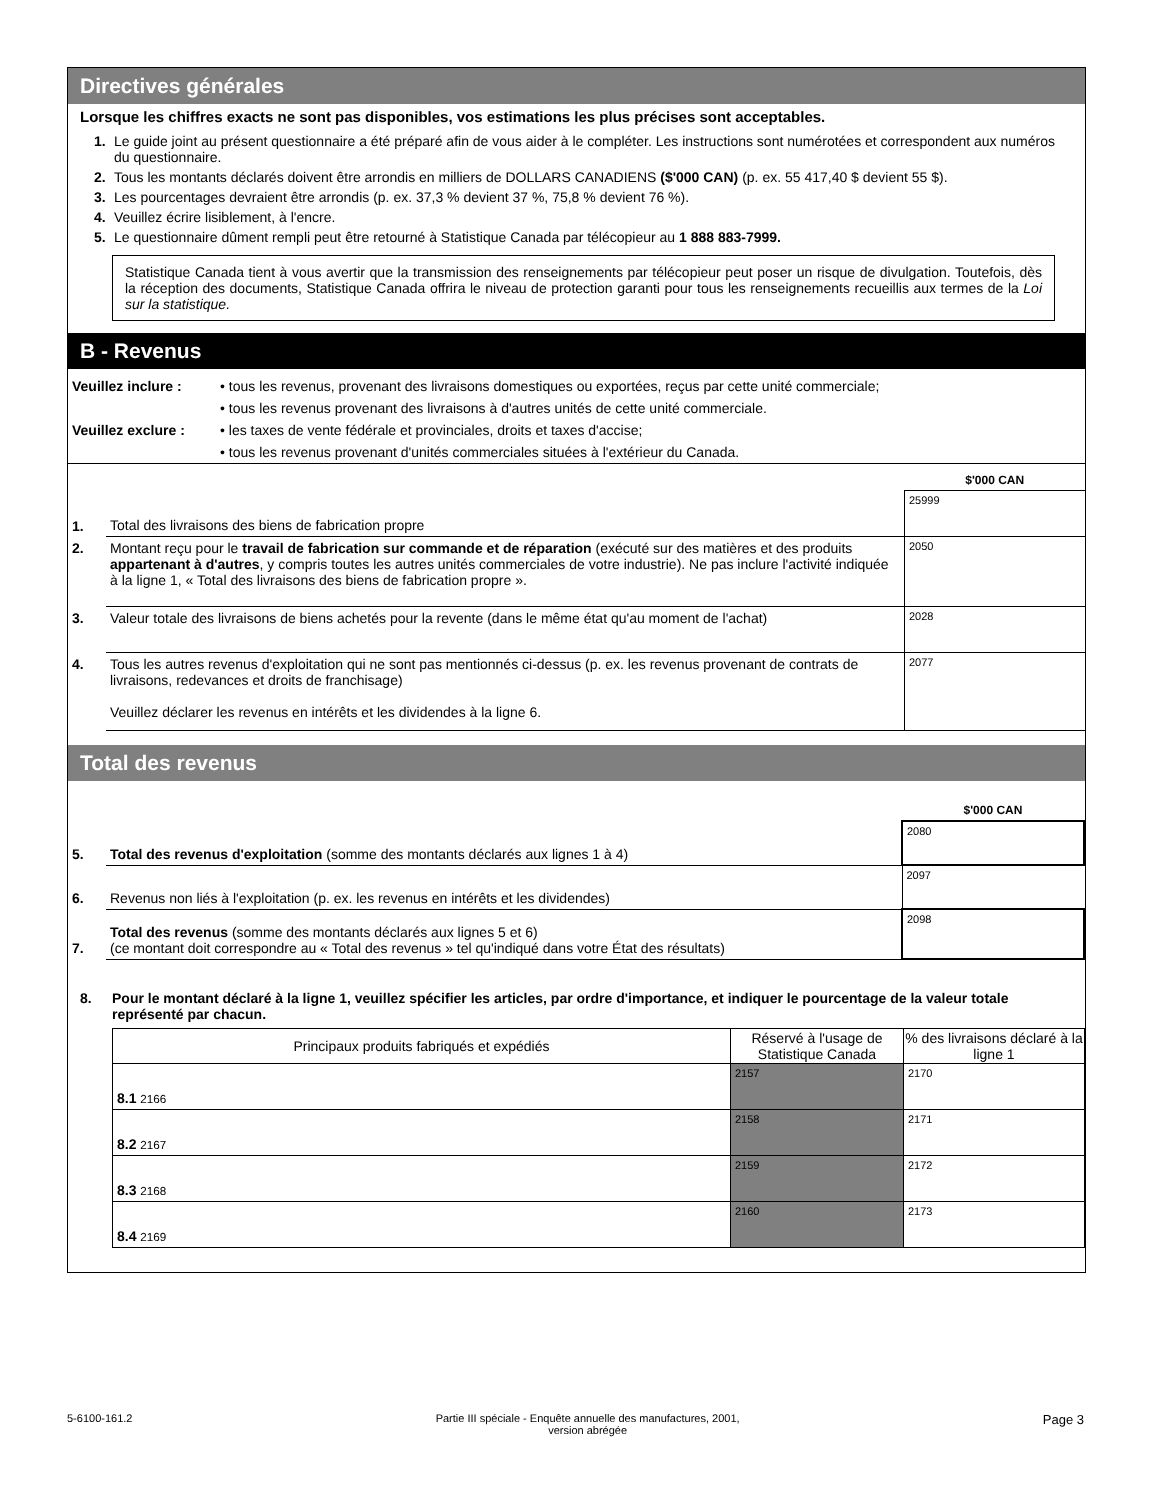Directives générales
Lorsque les chiffres exacts ne sont pas disponibles, vos estimations les plus précises sont acceptables.
1. Le guide joint au présent questionnaire a été préparé afin de vous aider à le compléter. Les instructions sont numérotées et correspondent aux numéros du questionnaire.
2. Tous les montants déclarés doivent être arrondis en milliers de DOLLARS CANADIENS ($'000 CAN) (p. ex. 55 417,40 $ devient 55 $).
3. Les pourcentages devraient être arrondis (p. ex. 37,3 % devient 37 %, 75,8 % devient 76 %).
4. Veuillez écrire lisiblement, à l'encre.
5. Le questionnaire dûment rempli peut être retourné à Statistique Canada par télécopieur au 1 888 883-7999.
Statistique Canada tient à vous avertir que la transmission des renseignements par télécopieur peut poser un risque de divulgation. Toutefois, dès la réception des documents, Statistique Canada offrira le niveau de protection garanti pour tous les renseignements recueillis aux termes de la Loi sur la statistique.
B - Revenus
| Veuillez inclure : | • tous les revenus, provenant des livraisons domestiques ou exportées, reçus par cette unité commerciale; |
| | • tous les revenus provenant des livraisons à d'autres unités de cette unité commerciale. |
| Veuillez exclure : | • les taxes de vente fédérale et provinciales, droits et taxes d'accise; |
| | • tous les revenus provenant d'unités commerciales situées à l'extérieur du Canada. |
| | | $'000 CAN |
| 1. | Total des livraisons des biens de fabrication propre | 25999 |
| 2. | Montant reçu pour le travail de fabrication sur commande et de réparation (exécuté sur des matières et des produits appartenant à d'autres , y compris toutes les autres unités commerciales de votre industrie). Ne pas inclure l'activité indiquée à la ligne 1, « Total des livraisons des biens de fabrication propre ». | 2050 |
| 3. | Valeur totale des livraisons de biens achetés pour la revente (dans le même état qu'au moment de l'achat) | 2028 |
| 4. | Tous les autres revenus d'exploitation qui ne sont pas mentionnés ci-dessus (p. ex. les revenus provenant de contrats de livraisons, redevances et droits de franchisage) Veuillez déclarer les revenus en intérêts et les dividendes à la ligne 6. | 2077 |
Total des revenus
| | | $'000 CAN |
| 5. | Total des revenus d'exploitation (somme des montants déclarés aux lignes 1 à 4) | 2080 |
| 6. | Revenus non liés à l'exploitation (p. ex. les revenus en intérêts et les dividendes) | 2097 |
| 7. | Total des revenus (somme des montants déclarés aux lignes 5 et 6) (ce montant doit correspondre au « Total des revenus » tel qu'indiqué dans votre État des résultats) | 2098 |
8. Pour le montant déclaré à la ligne 1, veuillez spécifier les articles, par ordre d'importance, et indiquer le pourcentage de la valeur totale représenté par chacun.
| Principaux produits fabriqués et expédiés | Réservé à l'usage de Statistique Canada | % des livraisons déclaré à la ligne 1 |
| --- | --- | --- |
| 8.1 2166 | 2157 | 2170 |
| 8.2 2167 | 2158 | 2171 |
| 8.3 2168 | 2159 | 2172 |
| 8.4 2169 | 2160 | 2173 |
5-6100-161.2 Partie III spéciale - Enquête annuelle des manufactures, 2001,
version abrégée Page 3
Pour information seulement